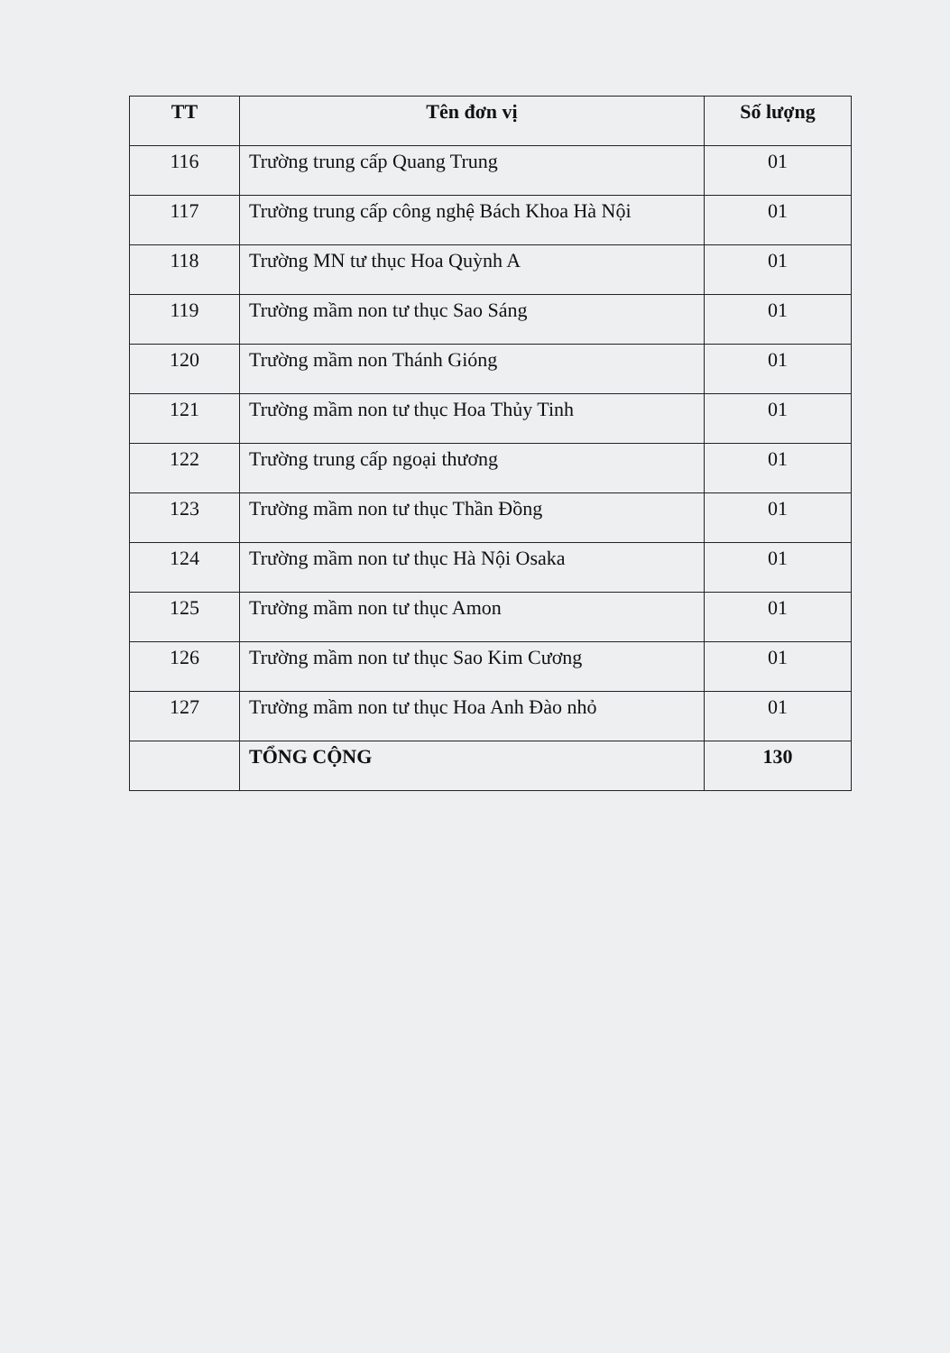| TT | Tên đơn vị | Số lượng |
| --- | --- | --- |
| 116 | Trường trung cấp Quang Trung | 01 |
| 117 | Trường trung cấp công nghệ Bách Khoa Hà Nội | 01 |
| 118 | Trường MN tư thục Hoa Quỳnh A | 01 |
| 119 | Trường mầm non tư thục Sao Sáng | 01 |
| 120 | Trường mầm non Thánh Gióng | 01 |
| 121 | Trường mầm non tư thục Hoa Thủy Tinh | 01 |
| 122 | Trường trung cấp ngoại thương | 01 |
| 123 | Trường mầm non tư thục Thần Đồng | 01 |
| 124 | Trường mầm non tư thục Hà Nội Osaka | 01 |
| 125 | Trường mầm non tư thục Amon | 01 |
| 126 | Trường mầm non tư thục Sao Kim Cương | 01 |
| 127 | Trường mầm non tư thục Hoa Anh Đào nhỏ | 01 |
| | TỔNG CỘNG | 130 |